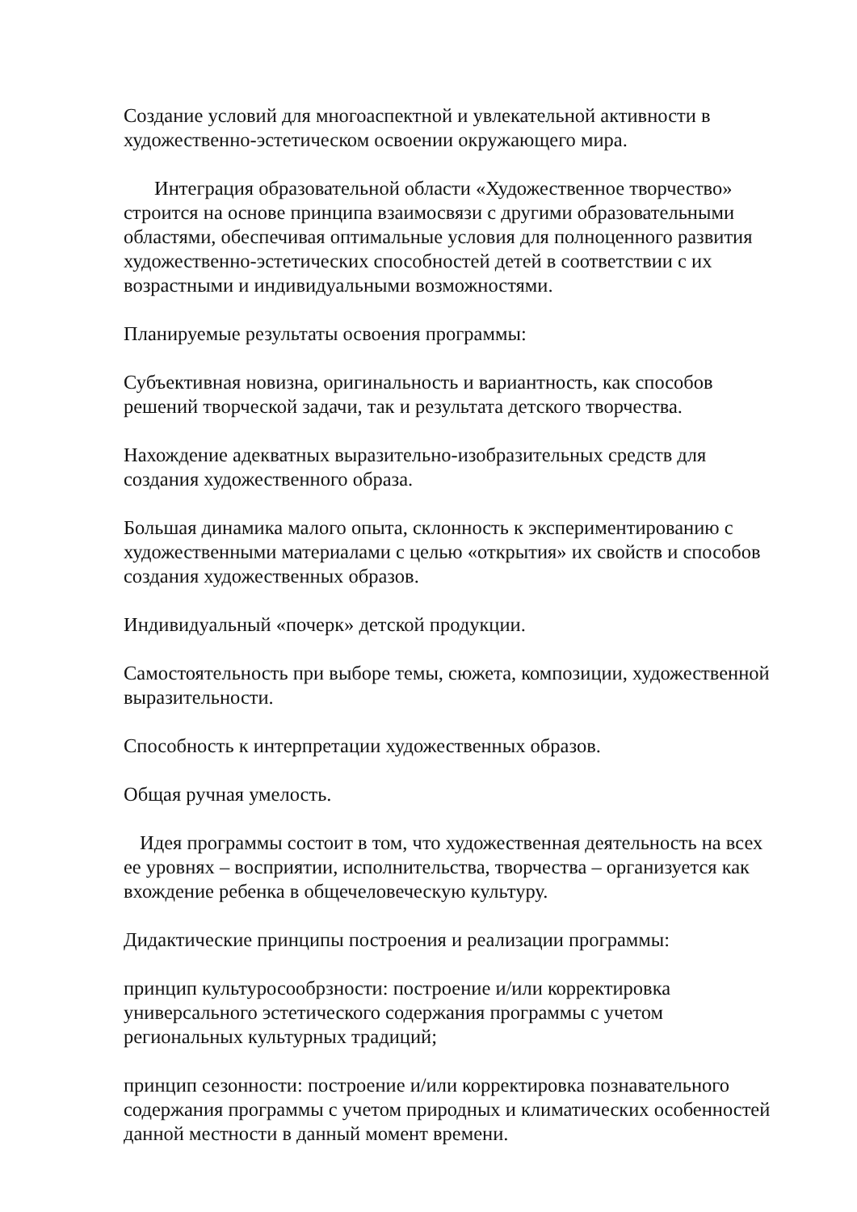Создание условий для многоаспектной и увлекательной активности в художественно-эстетическом освоении окружающего мира.
Интеграция образовательной области «Художественное творчество» строится на основе принципа взаимосвязи с другими образовательными областями, обеспечивая оптимальные условия для полноценного развития художественно-эстетических способностей детей в соответствии с их возрастными и индивидуальными возможностями.
Планируемые результаты освоения программы:
Субъективная новизна, оригинальность и вариантность, как способов решений творческой задачи, так и результата детского творчества.
Нахождение адекватных выразительно-изобразительных средств для создания художественного образа.
Большая динамика малого опыта, склонность к экспериментированию с художественными материалами с целью «открытия» их свойств и способов создания художественных образов.
Индивидуальный «почерк» детской продукции.
Самостоятельность при выборе темы, сюжета, композиции, художественной выразительности.
Способность к интерпретации художественных образов.
Общая ручная умелость.
Идея программы состоит в том, что художественная деятельность на всех ее уровнях – восприятии, исполнительства, творчества – организуется как вхождение ребенка в общечеловеческую культуру.
Дидактические принципы построения и реализации программы:
принцип культуросообрзности: построение и/или корректировка универсального эстетического содержания программы с учетом региональных культурных традиций;
принцип сезонности: построение и/или корректировка познавательного содержания программы с учетом природных и климатических особенностей данной местности в данный момент времени.